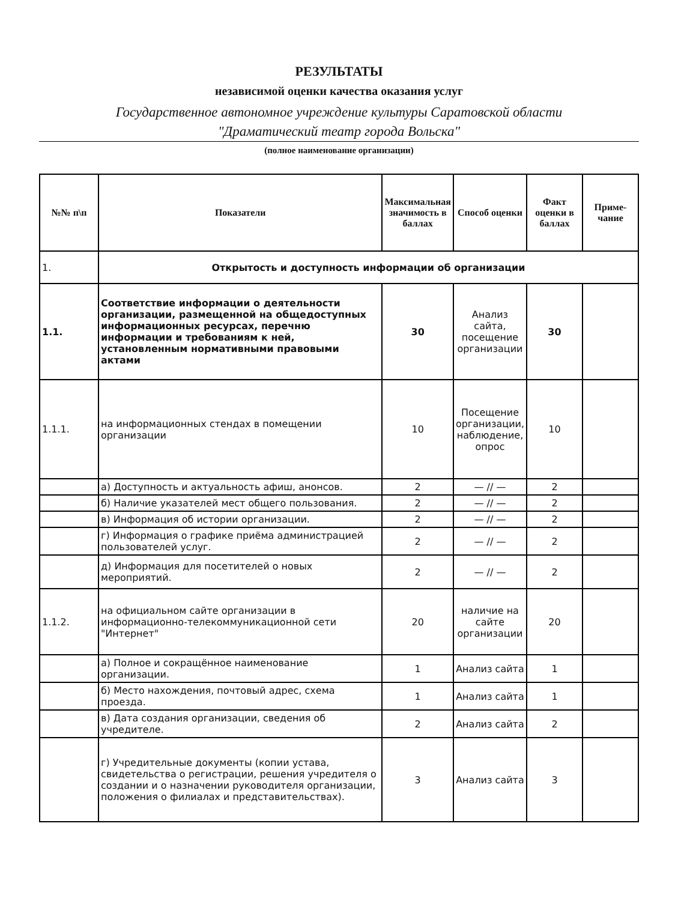РЕЗУЛЬТАТЫ
независимой оценки качества оказания услуг
Государственное автономное учреждение культуры Саратовской области
"Драматический театр города Вольска"
(полное наименование организации)
| №№ п\п | Показатели | Максимальная значимость в баллах | Способ оценки | Факт оценки в баллах | Приме-чание |
| --- | --- | --- | --- | --- | --- |
| 1. | Открытость и доступность информации об организации | | | | |
| 1.1. | Соответствие информации о деятельности организации, размещенной на общедоступных информационных ресурсах, перечню информации и требованиям к ней, установленным нормативными правовыми актами | 30 | Анализ сайта, посещение организации | 30 | |
| 1.1.1. | на информационных стендах в помещении организации | 10 | Посещение организации, наблюдение, опрос | 10 | |
| | а) Доступность и актуальность афиш, анонсов. | 2 | — // — | 2 | |
| | б) Наличие указателей мест общего пользования. | 2 | — // — | 2 | |
| | в) Информация об истории организации. | 2 | — // — | 2 | |
| | г) Информация о графике приёма администрацией пользователей услуг. | 2 | — // — | 2 | |
| | д) Информация для посетителей о новых мероприятий. | 2 | — // — | 2 | |
| 1.1.2. | на официальном сайте организации в информационно-телекоммуникационной сети "Интернет" | 20 | наличие на сайте организации | 20 | |
| | а) Полное и сокращённое наименование организации. | 1 | Анализ сайта | 1 | |
| | б) Место нахождения, почтовый адрес, схема проезда. | 1 | Анализ сайта | 1 | |
| | в) Дата создания организации, сведения об учредителе. | 2 | Анализ сайта | 2 | |
| | г) Учредительные документы (копии устава, свидетельства о регистрации, решения учредителя о создании и о назначении руководителя организации, положения о филиалах и представительствах). | 3 | Анализ сайта | 3 | |